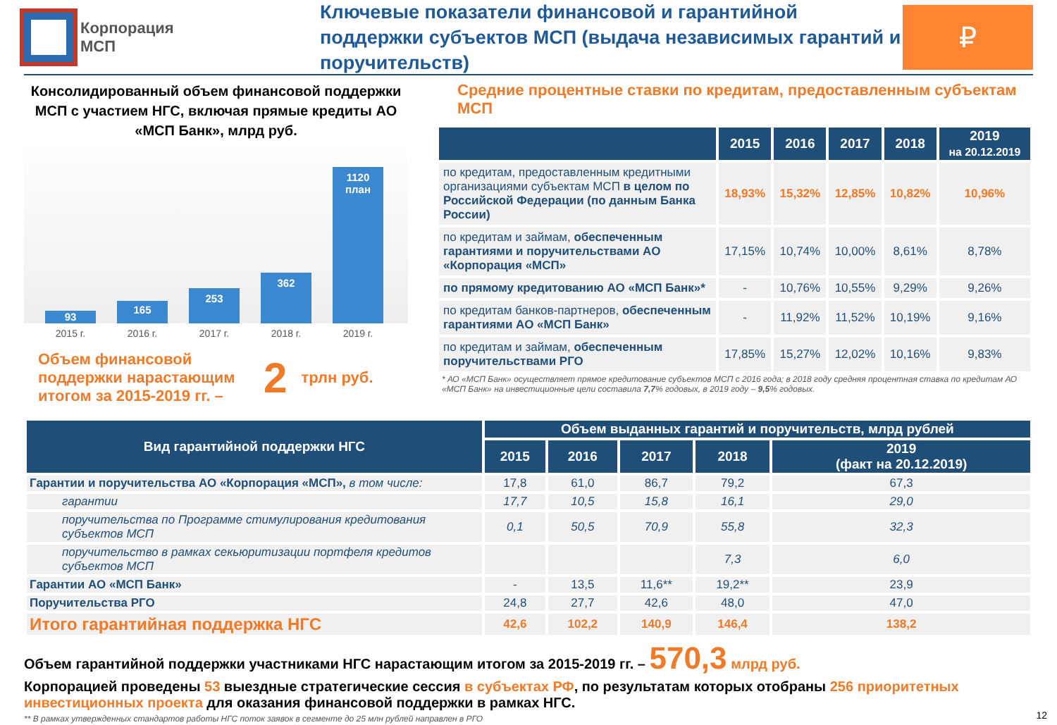Корпорация
МСП
Ключевые показатели финансовой и гарантийной поддержки субъектов МСП (выдача независимых гарантий и поручительств)
₽
Консолидированный объем финансовой поддержки МСП с участием НГС, включая прямые кредиты АО «МСП Банк», млрд руб.
93
165
253
362
1120
план
2015 г. 2016 г. 2017 г. 2018 г. 2019 г.
Объем финансовой поддержки нарастающим итогом за 2015-2019 гг. –
2
трлн руб.
Средние процентные ставки по кредитам, предоставленным субъектам МСП
| | 2015 | 2016 | 2017 | 2018 | 2019 на 20.12.2019 |
| --- | --- | --- | --- | --- | --- |
| по кредитам, предоставленным кредитными организациями субъектам МСП в целом по Российской Федерации (по данным Банка России) | 18,93% | 15,32% | 12,85% | 10,82% | 10,96% |
| по кредитам и займам, обеспеченным гарантиями и поручительствами АО «Корпорация «МСП» | 17,15% | 10,74% | 10,00% | 8,61% | 8,78% |
| по прямому кредитованию АО «МСП Банк»* | - | 10,76% | 10,55% | 9,29% | 9,26% |
| по кредитам банков-партнеров, обеспеченным гарантиями АО «МСП Банк» | - | 11,92% | 11,52% | 10,19% | 9,16% |
| по кредитам и займам, обеспеченным поручительствами РГО | 17,85% | 15,27% | 12,02% | 10,16% | 9,83% |
* АО «МСП Банк» осуществляет прямое кредитование субъектов МСП с 2016 года; в 2018 году средняя процентная ставка по кредитам АО «МСП Банк» на инвестиционные цели составила 7,7% годовых, в 2019 году – 9,5% годовых.
| Вид гарантийной поддержки НГС | Объем выданных гарантий и поручительств, млрд рублей | | | | |
| --- | --- | --- | --- | --- | --- |
| | 2015 | 2016 | 2017 | 2018 | 2019 (факт на 20.12.2019) |
| Гарантии и поручительства АО «Корпорация «МСП», в том числе: | 17,8 | 61,0 | 86,7 | 79,2 | 67,3 |
| гарантии | 17,7 | 10,5 | 15,8 | 16,1 | 29,0 |
| поручительства по Программе стимулирования кредитования субъектов МСП | 0,1 | 50,5 | 70,9 | 55,8 | 32,3 |
| поручительство в рамках секьюритизации портфеля кредитов субъектов МСП | | | | 7,3 | 6,0 |
| Гарантии АО «МСП Банк» | - | 13,5 | 11,6** | 19,2** | 23,9 |
| Поручительства РГО | 24,8 | 27,7 | 42,6 | 48,0 | 47,0 |
| Итого гарантийная поддержка НГС | 42,6 | 102,2 | 140,9 | 146,4 | 138,2 |
Объем гарантийной поддержки участниками НГС нарастающим итогом за 2015-2019 гг. – 570,3 млрд руб.
Корпорацией проведены 53 выездные стратегические сессия в субъектах РФ, по результатам которых отобраны 256 приоритетных инвестиционных проекта для оказания финансовой поддержки в рамках НГС.
** В рамках утвержденных стандартов работы НГС поток заявок в сегменте до 25 млн рублей направлен в РГО
12